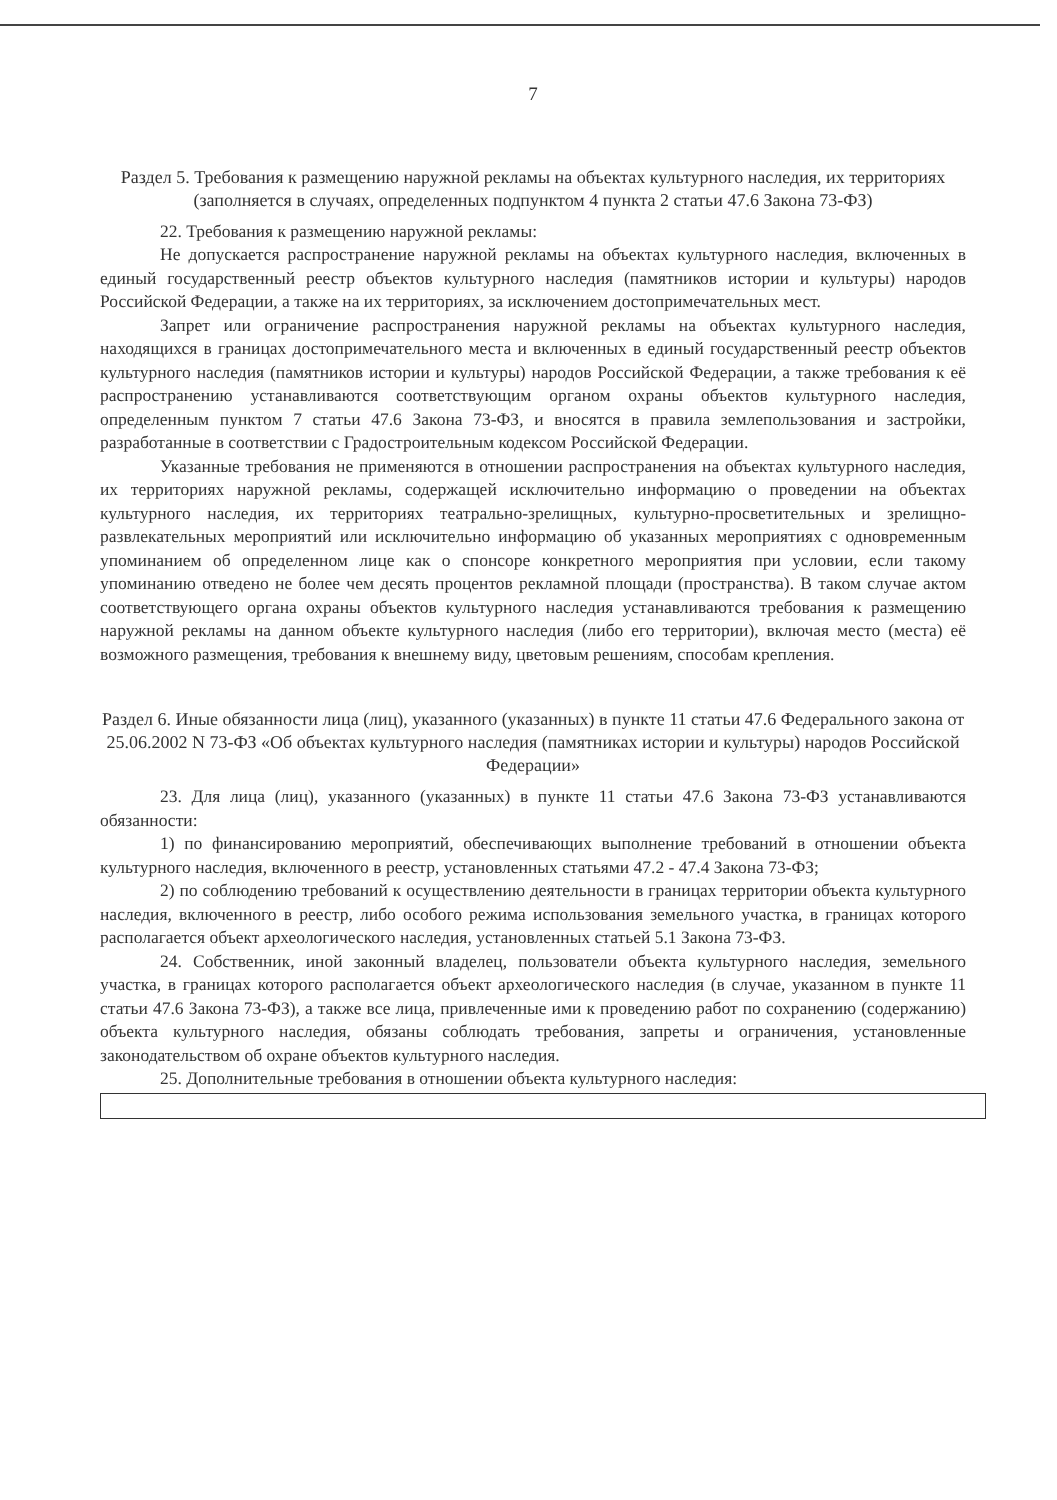7
Раздел 5. Требования к размещению наружной рекламы на объектах культурного наследия, их территориях
(заполняется в случаях, определенных подпунктом 4 пункта 2 статьи 47.6 Закона 73-ФЗ)
22. Требования к размещению наружной рекламы:
Не допускается распространение наружной рекламы на объектах культурного наследия, включенных в единый государственный реестр объектов культурного наследия (памятников истории и культуры) народов Российской Федерации, а также на их территориях, за исключением достопримечательных мест.
Запрет или ограничение распространения наружной рекламы на объектах культурного наследия, находящихся в границах достопримечательного места и включенных в единый государственный реестр объектов культурного наследия (памятников истории и культуры) народов Российской Федерации, а также требования к её распространению устанавливаются соответствующим органом охраны объектов культурного наследия, определенным пунктом 7 статьи 47.6 Закона 73-ФЗ, и вносятся в правила землепользования и застройки, разработанные в соответствии с Градостроительным кодексом Российской Федерации.
Указанные требования не применяются в отношении распространения на объектах культурного наследия, их территориях наружной рекламы, содержащей исключительно информацию о проведении на объектах культурного наследия, их территориях театрально-зрелищных, культурно-просветительных и зрелищно-развлекательных мероприятий или исключительно информацию об указанных мероприятиях с одновременным упоминанием об определенном лице как о спонсоре конкретного мероприятия при условии, если такому упоминанию отведено не более чем десять процентов рекламной площади (пространства). В таком случае актом соответствующего органа охраны объектов культурного наследия устанавливаются требования к размещению наружной рекламы на данном объекте культурного наследия (либо его территории), включая место (места) её возможного размещения, требования к внешнему виду, цветовым решениям, способам крепления.
Раздел 6. Иные обязанности лица (лиц), указанного (указанных) в пункте 11 статьи 47.6 Федерального закона от 25.06.2002 N 73-ФЗ «Об объектах культурного наследия (памятниках истории и культуры) народов Российской Федерации»
23. Для лица (лиц), указанного (указанных) в пункте 11 статьи 47.6 Закона 73-ФЗ устанавливаются обязанности:
1) по финансированию мероприятий, обеспечивающих выполнение требований в отношении объекта культурного наследия, включенного в реестр, установленных статьями 47.2 - 47.4 Закона 73-ФЗ;
2) по соблюдению требований к осуществлению деятельности в границах территории объекта культурного наследия, включенного в реестр, либо особого режима использования земельного участка, в границах которого располагается объект археологического наследия, установленных статьей 5.1 Закона 73-ФЗ.
24. Собственник, иной законный владелец, пользователи объекта культурного наследия, земельного участка, в границах которого располагается объект археологического наследия (в случае, указанном в пункте 11 статьи 47.6 Закона 73-ФЗ), а также все лица, привлеченные ими к проведению работ по сохранению (содержанию) объекта культурного наследия, обязаны соблюдать требования, запреты и ограничения, установленные законодательством об охране объектов культурного наследия.
25. Дополнительные требования в отношении объекта культурного наследия: